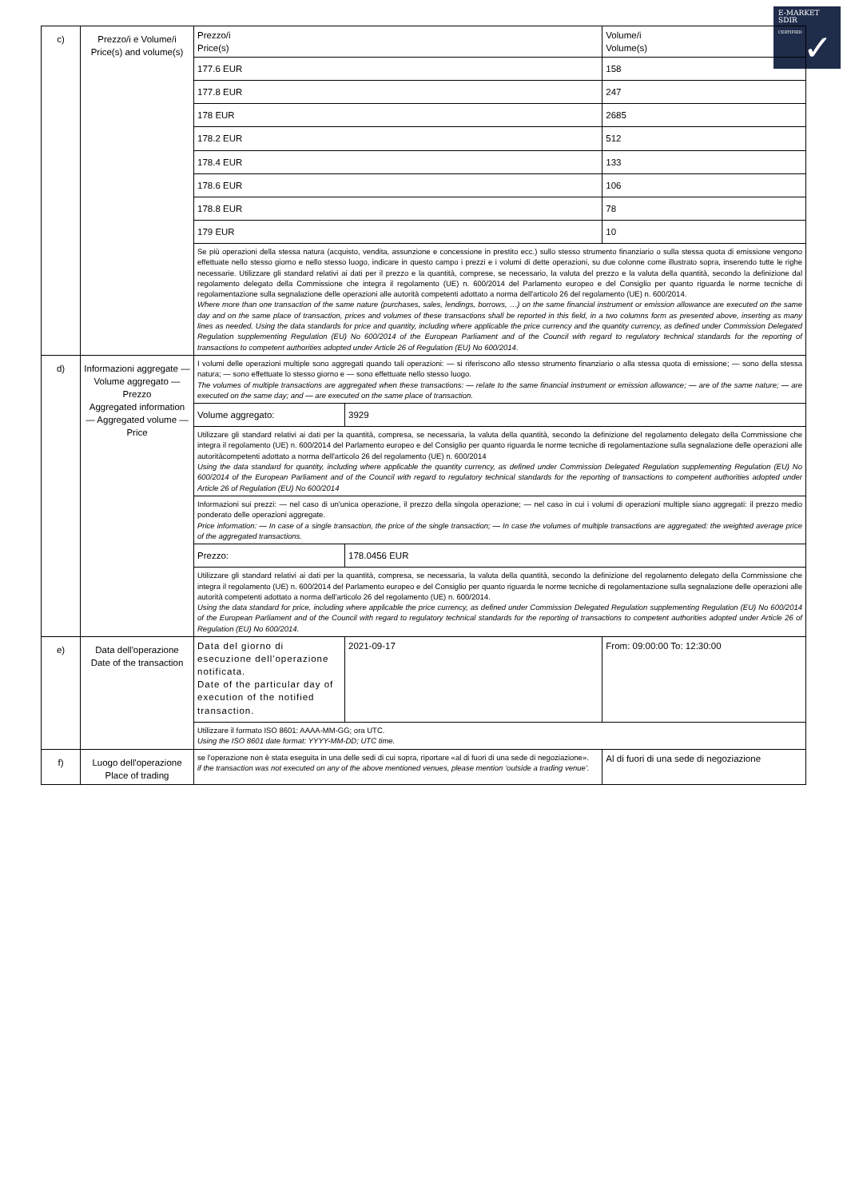E-MARKET
SDIR
CERTIFIED
✓
| c) | Prezzo/i e Volume/i Price(s) and volume(s) | Prezzo/i Price(s) | | Volume/i Volume(s) |
| | | 177.6 EUR | | 158 |
| | | 177.8 EUR | | 247 |
| | | 178 EUR | | 2685 |
| | | 178.2 EUR | | 512 |
| | | 178.4 EUR | | 133 |
| | | 178.6 EUR | | 106 |
| | | 178.8 EUR | | 78 |
| | | 179 EUR | | 10 |
| | | Se più operazioni della stessa natura (acquisto, vendita, assunzione e concessione in prestito ecc.) sullo stesso strumento finanziario o sulla stessa quota di emissione vengono effettuate nello stesso giorno e nello stesso luogo, indicare in questo campo i prezzi e i volumi di dette operazioni, su due colonne come illustrato sopra, inserendo tutte le righe necessarie. Utilizzare gli standard relativi ai dati per il prezzo e la quantità, comprese, se necessario, la valuta del prezzo e la valuta della quantità, secondo la definizione dal regolamento delegato della Commissione che integra il regolamento (UE) n. 600/2014 del Parlamento europeo e del Consiglio per quanto riguarda le norme tecniche di regolamentazione sulla segnalazione delle operazioni alle autorità competenti adottato a norma dell'articolo 26 del regolamento (UE) n. 600/2014. Where more than one transaction of the same nature (purchases, sales, lendings, borrows, …) on the same financial instrument or emission allowance are executed on the same day and on the same place of transaction, prices and volumes of these transactions shall be reported in this field, in a two columns form as presented above, inserting as many lines as needed. Using the data standards for price and quantity, including where applicable the price currency and the quantity currency, as defined under Commission Delegated Regulation supplementing Regulation (EU) No 600/2014 of the European Parliament and of the Council with regard to regulatory technical standards for the reporting of transactions to competent authorities adopted under Article 26 of Regulation (EU) No 600/2014. | | |
| d) | Informazioni aggregate — Volume aggregato — Prezzo Aggregated information — Aggregated volume — Price | I volumi delle operazioni multiple sono aggregati quando tali operazioni: — si riferiscono allo stesso strumento finanziario o alla stessa quota di emissione; — sono della stessa natura; — sono effettuate lo stesso giorno e — sono effettuate nello stesso luogo. The volumes of multiple transactions are aggregated when these transactions: — relate to the same financial instrument or emission allowance; — are of the same nature; — are executed on the same day; and — are executed on the same place of transaction. | | |
| | | Volume aggregato: | 3929 | |
| | | Utilizzare gli standard relativi ai dati per la quantità, compresa, se necessaria, la valuta della quantità, secondo la definizione del regolamento delegato della Commissione che integra il regolamento (UE) n. 600/2014 del Parlamento europeo e del Consiglio per quanto riguarda le norme tecniche di regolamentazione sulla segnalazione delle operazioni alle autoritàcompetenti adottato a norma dell'articolo 26 del regolamento (UE) n. 600/2014 Using the data standard for quantity, including where applicable the quantity currency, as defined under Commission Delegated Regulation supplementing Regulation (EU) No 600/2014 of the European Parliament and of the Council with regard to regulatory technical standards for the reporting of transactions to competent authorities adopted under Article 26 of Regulation (EU) No 600/2014 | | |
| | | Informazioni sui prezzi: — nel caso di un'unica operazione, il prezzo della singola operazione; — nel caso in cui i volumi di operazioni multiple siano aggregati: il prezzo medio ponderato delle operazioni aggregate. Price information: — In case of a single transaction, the price of the single transaction; — In case the volumes of multiple transactions are aggregated: the weighted average price of the aggregated transactions. | | |
| | | Prezzo: | 178.0456 EUR | |
| | | Utilizzare gli standard relativi ai dati per la quantità, compresa, se necessaria, la valuta della quantità, secondo la definizione del regolamento delegato della Commissione che integra il regolamento (UE) n. 600/2014 del Parlamento europeo e del Consiglio per quanto riguarda le norme tecniche di regolamentazione sulla segnalazione delle operazioni alle autorità competenti adottato a norma dell'articolo 26 del regolamento (UE) n. 600/2014. Using the data standard for price, including where applicable the price currency, as defined under Commission Delegated Regulation supplementing Regulation (EU) No 600/2014 of the European Parliament and of the Council with regard to regulatory technical standards for the reporting of transactions to competent authorities adopted under Article 26 of Regulation (EU) No 600/2014. | | |
| e) | Data dell'operazione Date of the transaction | Data del giorno di esecuzione dell'operazione notificata. Date of the particular day of execution of the notified transaction. | 2021-09-17 | From: 09:00:00 To: 12:30:00 |
| | | Utilizzare il formato ISO 8601: AAAA-MM-GG; ora UTC. Using the ISO 8601 date format: YYYY-MM-DD; UTC time. | | |
| f) | Luogo dell'operazione Place of trading | se l'operazione non è stata eseguita in una delle sedi di cui sopra, riportare «al di fuori di una sede di negoziazione». if the transaction was not executed on any of the above mentioned venues, please mention ‘outside a trading venue’. | | Al di fuori di una sede di negoziazione |